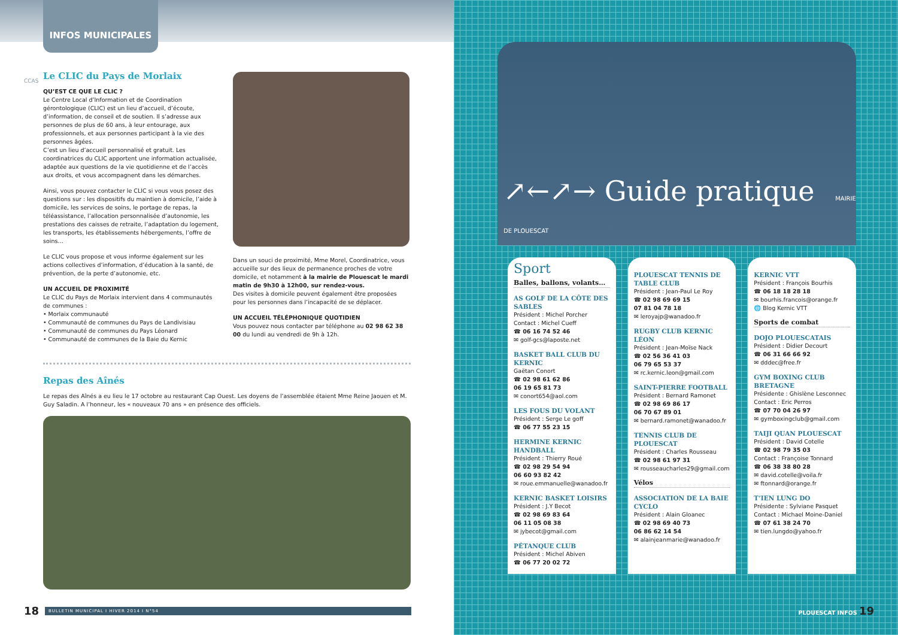INFOS MUNICIPALES
CCAS
Le CLIC du Pays de Morlaix
QU’EST CE QUE LE CLIC ?
Le Centre Local d’Information et de Coordination gérontologique (CLIC) est un lieu d’accueil, d’écoute, d’information, de conseil et de soutien. Il s’adresse aux personnes de plus de 60 ans, à leur entourage, aux professionnels, et aux personnes participant à la vie des personnes âgées.
C’est un lieu d’accueil personnalisé et gratuit. Les coordinatrices du CLIC apportent une information actualisée, adaptée aux questions de la vie quotidienne et de l’accès aux droits, et vous accompagnent dans les démarches.
Ainsi, vous pouvez contacter le CLIC si vous vous posez des questions sur : les dispositifs du maintien à domicile, l’aide à domicile, les services de soins, le portage de repas, la téléassistance, l’allocation personnalisée d’autonomie, les prestations des caisses de retraite, l’adaptation du logement, les transports, les établissements hébergements, l’offre de soins…
Le CLIC vous propose et vous informe également sur les actions collectives d’information, d’éducation à la santé, de prévention, de la perte d’autonomie, etc.
UN ACCUEIL DE PROXIMITÉ
Le CLIC du Pays de Morlaix intervient dans 4 communautés de communes :
• Morlaix communauté
• Communauté de communes du Pays de Landivisiau
• Communauté de communes du Pays Léonard
• Communauté de communes de la Baie du Kernic
Dans un souci de proximité, Mme Morel, Coordinatrice, vous accueille sur des lieux de permanence proches de votre domicile, et notamment à la mairie de Plouescat le mardi matin de 9h30 à 12h00, sur rendez-vous.
Des visites à domicile peuvent également être proposées pour les personnes dans l’incapacité de se déplacer.
UN ACCUEIL TÉLÉPHONIQUE QUOTIDIEN
Vous pouvez nous contacter par téléphone au 02 98 62 38 00 du lundi au vendredi de 9h à 12h.
Repas des Aînés
Le repas des Aînés a eu lieu le 17 octobre au restaurant Cap Ouest. Les doyens de l’assemblée étaient Mme Reine Jaouen et M. Guy Saladin. A l’honneur, les « nouveaux 70 ans » en présence des officiels.
18 BULLETIN MUNICIPAL I HIVER 2014 I N°54
↗←↗→ Guide pratique MAIRIE DE PLOUESCAT
Sport
Balles, ballons, volants…
AS GOLF DE LA CÔTE DES SABLES
Président : Michel Porcher
Contact : Michel Cueff
☎ 06 16 74 52 46
✉ golf-gcs@laposte.net
BASKET BALL CLUB DU KERNIC
Gaëtan Conort
☎ 02 98 61 62 86
06 19 65 81 73
✉ conort654@aol.com
LES FOUS DU VOLANT
Président : Serge Le goff
☎ 06 77 55 23 15
HERMINE KERNIC HANDBALL
Président : Thierry Roué
☎ 02 98 29 54 94
06 60 93 82 42
✉ roue.emmanuelle@wanadoo.fr
KERNIC BASKET LOISIRS
Président : J.Y Becot
☎ 02 98 69 83 64
06 11 05 08 38
✉ jybecot@gmail.com
PÉTANQUE CLUB
Président : Michel Abiven
☎ 06 77 20 02 72
PLOUESCAT TENNIS DE TABLE CLUB
Président : Jean-Paul Le Roy
☎ 02 98 69 69 15
07 81 04 78 18
✉ leroyajp@wanadoo.fr
RUGBY CLUB KERNIC LÉON
Président : Jean-Moïse Nack
☎ 02 56 36 41 03
06 79 65 53 37
✉ rc.kernic.leon@gmail.com
SAINT-PIERRE FOOTBALL
Président : Bernard Ramonet
☎ 02 98 69 86 17
06 70 67 89 01
✉ bernard.ramonet@wanadoo.fr
TENNIS CLUB DE PLOUESCAT
Président : Charles Rousseau
☎ 02 98 61 97 31
✉ rousseaucharles29@gmail.com
Vélos
ASSOCIATION DE LA BAIE CYCLO
Président : Alain Gloanec
☎ 02 98 69 40 73
06 86 62 14 54
✉ alainjeanmarie@wanadoo.fr
KERNIC VTT
Président : François Bourhis
☎ 06 18 18 28 18
✉ bourhis.francois@orange.fr
🌐 Blog Kernic VTT
Sports de combat
DOJO PLOUESCATAIS
Président : Didier Decourt
☎ 06 31 66 66 92
✉ dddec@free.fr
GYM BOXING CLUB BRETAGNE
Présidente : Ghislène Lesconnec
Contact : Eric Perros
☎ 07 70 04 26 97
✉ gymboxingclub@gmail.com
TAIJI QUAN PLOUESCAT
Président : David Cotelle
☎ 02 98 79 35 03
Contact : Françoise Tonnard
☎ 06 38 38 80 28
✉ david.cotelle@voila.fr
✉ ftonnard@orange.fr
T’IEN LUNG DO
Présidente : Sylviane Pasquet
Contact : Michael Moine-Daniel
☎ 07 61 38 24 70
✉ tien.lungdo@yahoo.fr
PLOUESCAT INFOS 19